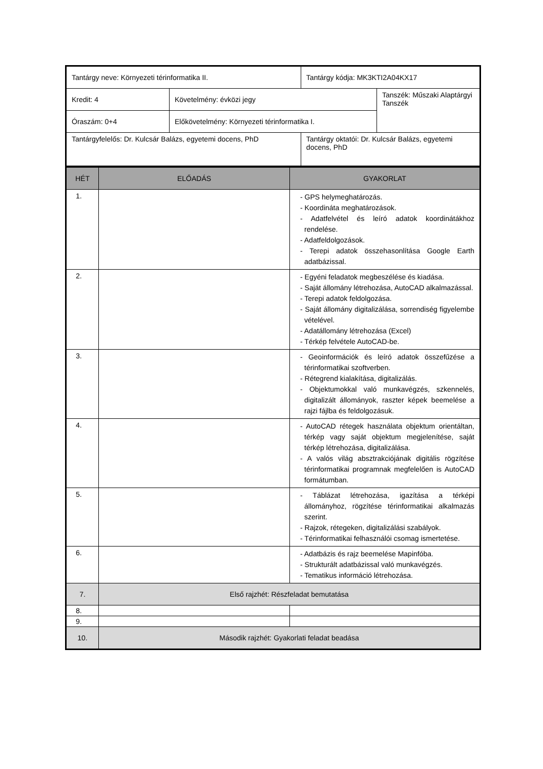| Tantárgy neve: Környezeti térinformatika II. | | Tantárgy kódja: MK3KTI2A04KX17 | |
| Kredit: 4 | Követelmény: évközi jegy | | Tanszék: Műszaki Alaptárgyi Tanszék |
| Óraszám: 0+4 | Előkövetelmény: Környezeti térinformatika I. | | |
| Tantárgyfelelős: Dr. Kulcsár Balázs, egyetemi docens, PhD | | Tantárgy oktatói: Dr. Kulcsár Balázs, egyetemi docens, PhD | |
| HÉT | ELŐADÁS | GYAKORLAT |
| --- | --- | --- |
| 1. | | - GPS helymeghatározás. - Koordináta meghatározások. - Adatfelvétel és leíró adatok koordinátákhoz rendelése. - Adatfeldolgozások. - Terepi adatok összehasonlítása Google Earth adatbázissal. |
| 2. | | - Egyéni feladatok megbeszélése és kiadása. - Saját állomány létrehozása, AutoCAD alkalmazással. - Terepi adatok feldolgozása. - Saját állomány digitalizálása, sorrendiség figyelembe vételével. - Adatállomány létrehozása (Excel) - Térkép felvétele AutoCAD-be. |
| 3. | | - Geoinformációk és leíró adatok összefűzése a térinformatikai szoftverben. - Rétegrend kialakítása, digitalizálás. - Objektumokkal való munkavégzés, szkennelés, digitalizált állományok, raszter képek beemelése a rajzi fájlba és feldolgozásuk. |
| 4. | | - AutoCAD rétegek használata objektum orientáltan, térkép vagy saját objektum megjelenítése, saját térkép létrehozása, digitalizálása. - A valós világ absztrakciójának digitális rögzítése térinformatikai programnak megfelelően is AutoCAD formátumban. |
| 5. | | - Táblázat létrehozása, igazítása a térképi állományhoz, rögzítése térinformatikai alkalmazás szerint. - Rajzok, rétegeken, digitalizálási szabályok. - Térinformatikai felhasználói csomag ismertetése. |
| 6. | | - Adatbázis és rajz beemelése Mapinfóba. - Strukturált adatbázissal való munkavégzés. - Tematikus információ létrehozása. |
| 7. | Első rajzhét: Részfeladat bemutatása | |
| 8. | | |
| 9. | | |
| 10. | Második rajzhét: Gyakorlati feladat beadása | |